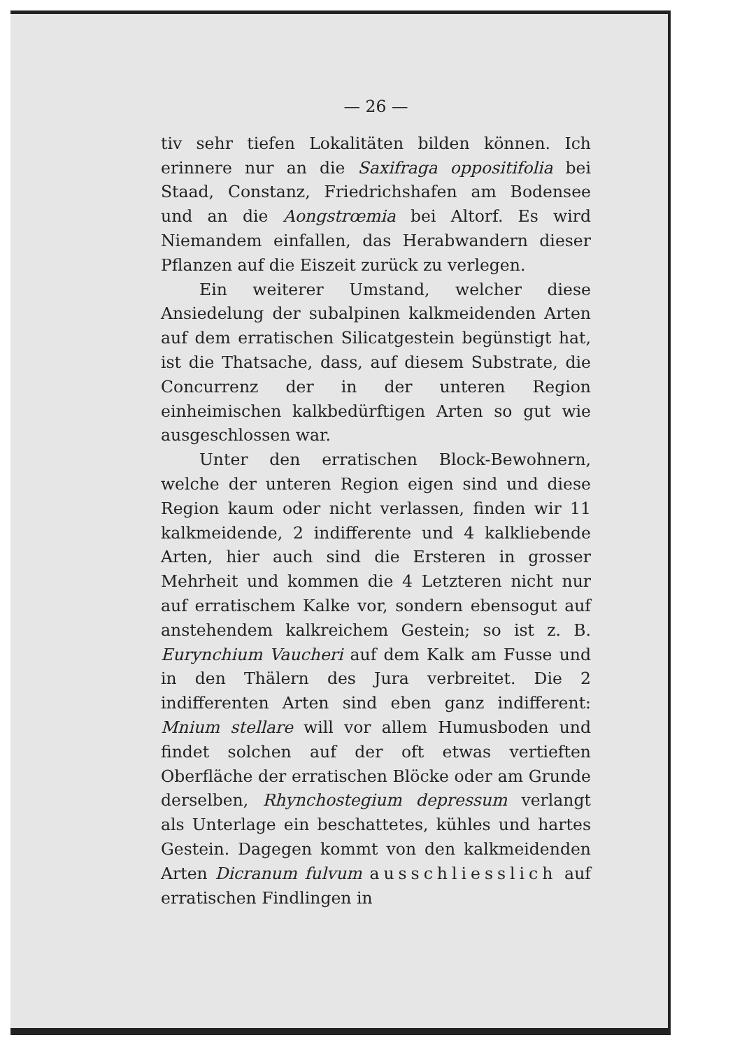— 26 —
tiv sehr tiefen Lokalitäten bilden können. Ich erinnere nur an die Saxifraga oppositifolia bei Staad, Constanz, Friedrichshafen am Bodensee und an die Aongstrœmia bei Altorf. Es wird Niemandem einfallen, das Herabwandern dieser Pflanzen auf die Eiszeit zurück zu verlegen.
Ein weiterer Umstand, welcher diese Ansiedelung der subalpinen kalkmeidenden Arten auf dem erratischen Silicatgestein begünstigt hat, ist die Thatsache, dass, auf diesem Substrate, die Concurrenz der in der unteren Region einheimischen kalkbedürftigen Arten so gut wie ausgeschlossen war.
Unter den erratischen Block-Bewohnern, welche der unteren Region eigen sind und diese Region kaum oder nicht verlassen, finden wir 11 kalkmeidende, 2 indifferente und 4 kalkliebende Arten, hier auch sind die Ersteren in grosser Mehrheit und kommen die 4 Letzteren nicht nur auf erratischem Kalke vor, sondern ebensogut auf anstehendem kalkreichem Gestein; so ist z. B. Eurynchium Vaucheri auf dem Kalk am Fusse und in den Thälern des Jura verbreitet. Die 2 indifferenten Arten sind eben ganz indifferent: Mnium stellare will vor allem Humusboden und findet solchen auf der oft etwas vertieften Oberfläche der erratischen Blöcke oder am Grunde derselben, Rhynchostegium depressum verlangt als Unterlage ein beschattetes, kühles und hartes Gestein. Dagegen kommt von den kalkmeidenden Arten Dicranum fulvum ausschliesslich auf erratischen Findlingen in